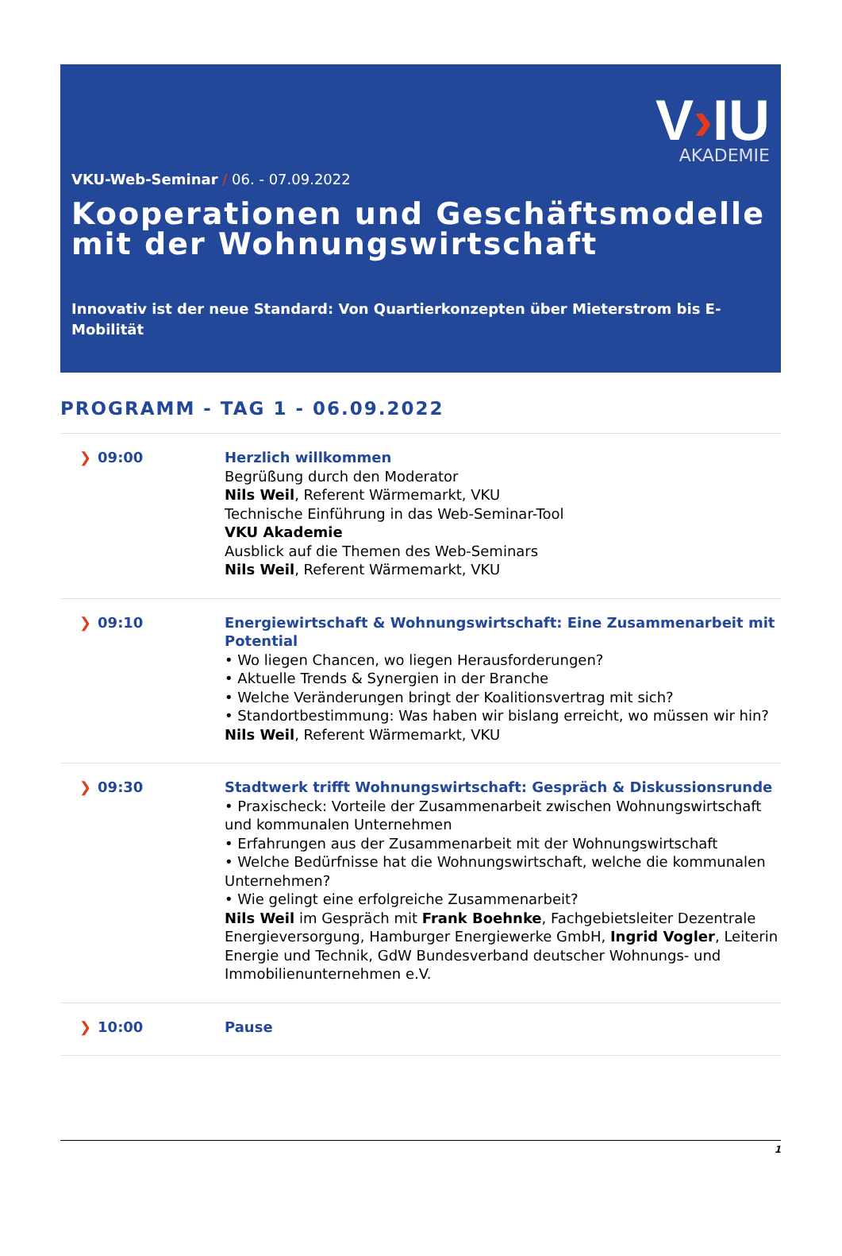V›IU
AKADEMIE
VKU-Web-Seminar / 06. - 07.09.2022
Kooperationen und Geschäftsmodelle mit der Wohnungswirtschaft
Innovativ ist der neue Standard: Von Quartierkonzepten über Mieterstrom bis E-Mobilität
PROGRAMM - TAG 1 - 06.09.2022
| ❯ 09:00 | Herzlich willkommen Begrüßung durch den Moderator Nils Weil , Referent Wärmemarkt, VKU Technische Einführung in das Web-Seminar-Tool VKU Akademie Ausblick auf die Themen des Web-Seminars Nils Weil , Referent Wärmemarkt, VKU |
| ❯ 09:10 | Energiewirtschaft & Wohnungswirtschaft: Eine Zusammenarbeit mit Potential • Wo liegen Chancen, wo liegen Herausforderungen? • Aktuelle Trends & Synergien in der Branche • Welche Veränderungen bringt der Koalitionsvertrag mit sich? • Standortbestimmung: Was haben wir bislang erreicht, wo müssen wir hin? Nils Weil , Referent Wärmemarkt, VKU |
| ❯ 09:30 | Stadtwerk trifft Wohnungswirtschaft: Gespräch & Diskussionsrunde • Praxischeck: Vorteile der Zusammenarbeit zwischen Wohnungswirtschaft und kommunalen Unternehmen • Erfahrungen aus der Zusammenarbeit mit der Wohnungswirtschaft • Welche Bedürfnisse hat die Wohnungswirtschaft, welche die kommunalen Unternehmen? • Wie gelingt eine erfolgreiche Zusammenarbeit? Nils Weil im Gespräch mit Frank Boehnke , Fachgebietsleiter Dezentrale Energieversorgung, Hamburger Energiewerke GmbH, Ingrid Vogler , Leiterin Energie und Technik, GdW Bundesverband deutscher Wohnungs- und Immobilienunternehmen e.V. |
| ❯ 10:00 | Pause |
1